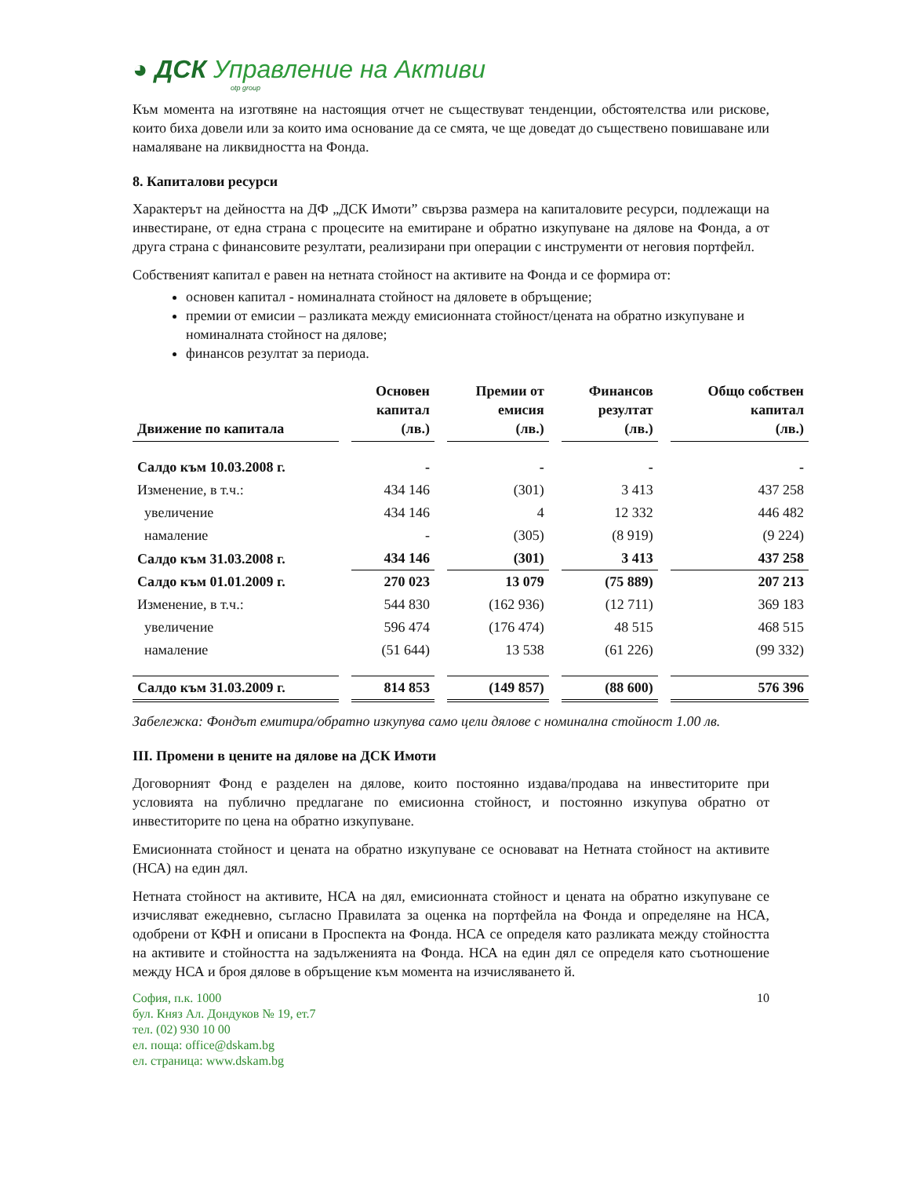◕ ДСК Управление на Активи
otp group
Към момента на изготвяне на настоящия отчет не съществуват тенденции, обстоятелства или рискове, които биха довели или за които има основание да се смята, че ще доведат до съществено повишаване или намаляване на ликвидността на Фонда.
8. Капиталови ресурси
Характерът на дейността на ДФ „ДСК Имоти” свързва размера на капиталовите ресурси, подлежащи на инвестиране, от една страна с процесите на емитиране и обратно изкупуване на дялове на Фонда, а от друга страна с финансовите резултати, реализирани при операции с инструменти от неговия портфейл.
Собственият капитал е равен на нетната стойност на активите на Фонда и се формира от:
основен капитал - номиналната стойност на дяловете в обръщение;
премии от емисии – разликата между емисионната стойност/цената на обратно изкупуване и номиналната стойност на дялове;
финансов резултат за периода.
| Движение по капитала | Основен капитал (лв.) | Премии от емисия (лв.) | Финансов резултат (лв.) | Общо собствен капитал (лв.) |
| --- | --- | --- | --- | --- |
| Салдо към 10.03.2008 г. | - | - | - | - |
| Изменение, в т.ч.: | 434 146 | (301) | 3 413 | 437 258 |
| увеличение | 434 146 | 4 | 12 332 | 446 482 |
| намаление | - | (305) | (8 919) | (9 224) |
| Салдо към 31.03.2008 г. | 434 146 | (301) | 3 413 | 437 258 |
| Салдо към 01.01.2009 г. | 270 023 | 13 079 | (75 889) | 207 213 |
| Изменение, в т.ч.: | 544 830 | (162 936) | (12 711) | 369 183 |
| увеличение | 596 474 | (176 474) | 48 515 | 468 515 |
| намаление | (51 644) | 13 538 | (61 226) | (99 332) |
| Салдо към 31.03.2009 г. | 814 853 | (149 857) | (88 600) | 576 396 |
Забележка: Фондът емитира/обратно изкупува само цели дялове с номинална стойност 1.00 лв.
III. Промени в цените на дялове на ДСК Имоти
Договорният Фонд е разделен на дялове, които постоянно издава/продава на инвеститорите при условията на публично предлагане по емисионна стойност, и постоянно изкупува обратно от инвеститорите по цена на обратно изкупуване.
Емисионната стойност и цената на обратно изкупуване се основават на Нетната стойност на активите (НСА) на един дял.
Нетната стойност на активите, НСА на дял, емисионната стойност и цената на обратно изкупуване се изчисляват ежедневно, съгласно Правилата за оценка на портфейла на Фонда и определяне на НСА, одобрени от КФН и описани в Проспекта на Фонда. НСА се определя като разликата между стойността на активите и стойността на задълженията на Фонда. НСА на един дял се определя като съотношение между НСА и броя дялове в обръщение към момента на изчисляването й.
София, п.к. 1000
бул. Княз Ал. Дондуков № 19, ет.7
тел. (02) 930 10 00
ел. поща: office@dskam.bg
ел. страница: www.dskam.bg
10